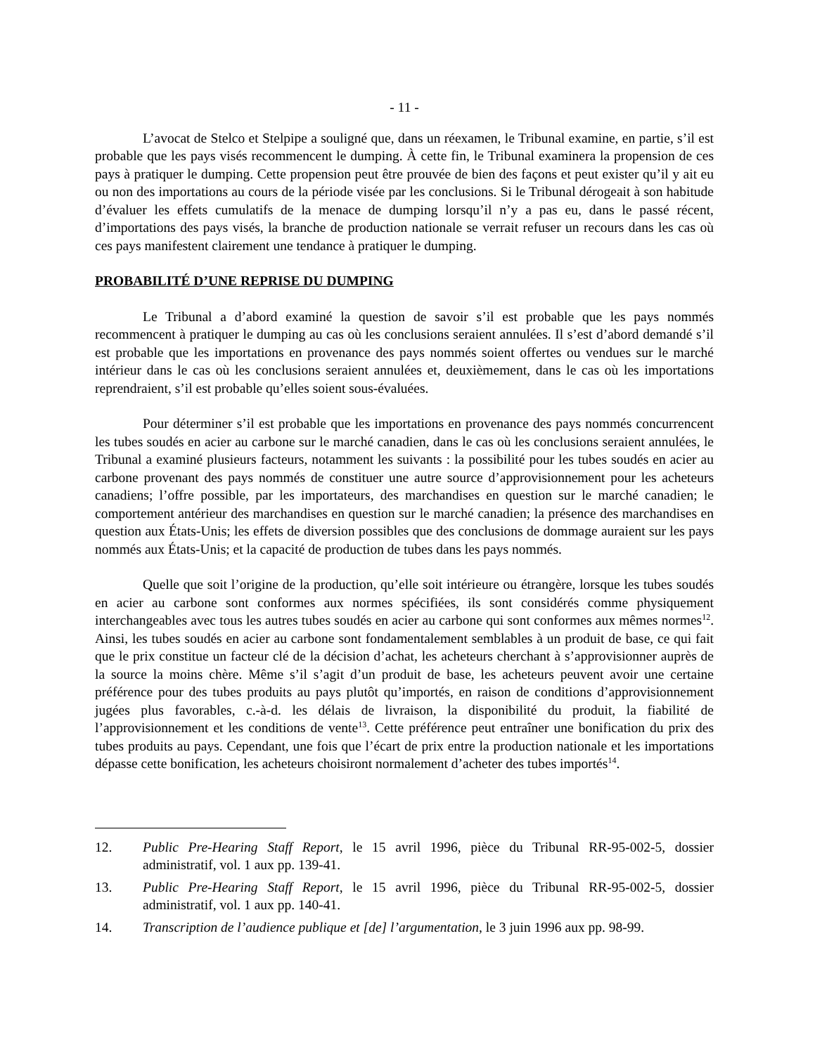- 11 -
L’avocat de Stelco et Stelpipe a souligné que, dans un réexamen, le Tribunal examine, en partie, s’il est probable que les pays visés recommencent le dumping. À cette fin, le Tribunal examinera la propension de ces pays à pratiquer le dumping. Cette propension peut être prouvée de bien des façons et peut exister qu’il y ait eu ou non des importations au cours de la période visée par les conclusions. Si le Tribunal dérogeait à son habitude d’évaluer les effets cumulatifs de la menace de dumping lorsqu’il n’y a pas eu, dans le passé récent, d’importations des pays visés, la branche de production nationale se verrait refuser un recours dans les cas où ces pays manifestent clairement une tendance à pratiquer le dumping.
PROBABILITÉ D’UNE REPRISE DU DUMPING
Le Tribunal a d’abord examiné la question de savoir s’il est probable que les pays nommés recommencent à pratiquer le dumping au cas où les conclusions seraient annulées. Il s’est d’abord demandé s’il est probable que les importations en provenance des pays nommés soient offertes ou vendues sur le marché intérieur dans le cas où les conclusions seraient annulées et, deuxièmement, dans le cas où les importations reprendraient, s’il est probable qu’elles soient sous-évaluées.
Pour déterminer s’il est probable que les importations en provenance des pays nommés concurrencent les tubes soudés en acier au carbone sur le marché canadien, dans le cas où les conclusions seraient annulées, le Tribunal a examiné plusieurs facteurs, notamment les suivants : la possibilité pour les tubes soudés en acier au carbone provenant des pays nommés de constituer une autre source d’approvisionnement pour les acheteurs canadiens; l’offre possible, par les importateurs, des marchandises en question sur le marché canadien; le comportement antérieur des marchandises en question sur le marché canadien; la présence des marchandises en question aux États-Unis; les effets de diversion possibles que des conclusions de dommage auraient sur les pays nommés aux États-Unis; et la capacité de production de tubes dans les pays nommés.
Quelle que soit l’origine de la production, qu’elle soit intérieure ou étrangère, lorsque les tubes soudés en acier au carbone sont conformes aux normes spécifiées, ils sont considérés comme physiquement interchangeables avec tous les autres tubes soudés en acier au carbone qui sont conformes aux mêmes normes<sup>12</sup>. Ainsi, les tubes soudés en acier au carbone sont fondamentalement semblables à un produit de base, ce qui fait que le prix constitue un facteur clé de la décision d’achat, les acheteurs cherchant à s’approvisionner auprès de la source la moins chère. Même s’il s’agit d’un produit de base, les acheteurs peuvent avoir une certaine préférence pour des tubes produits au pays plutôt qu’importés, en raison de conditions d’approvisionnement jugées plus favorables, c.-à-d. les délais de livraison, la disponibilité du produit, la fiabilité de l’approvisionnement et les conditions de vente<sup>13</sup>. Cette préférence peut entraîner une bonification du prix des tubes produits au pays. Cependant, une fois que l’écart de prix entre la production nationale et les importations dépasse cette bonification, les acheteurs choisiront normalement d’acheter des tubes importés<sup>14</sup>.
12. Public Pre-Hearing Staff Report, le 15 avril 1996, pièce du Tribunal RR-95-002-5, dossier administratif, vol. 1 aux pp. 139-41.
13. Public Pre-Hearing Staff Report, le 15 avril 1996, pièce du Tribunal RR-95-002-5, dossier administratif, vol. 1 aux pp. 140-41.
14. Transcription de l’audience publique et [de] l’argumentation, le 3 juin 1996 aux pp. 98-99.